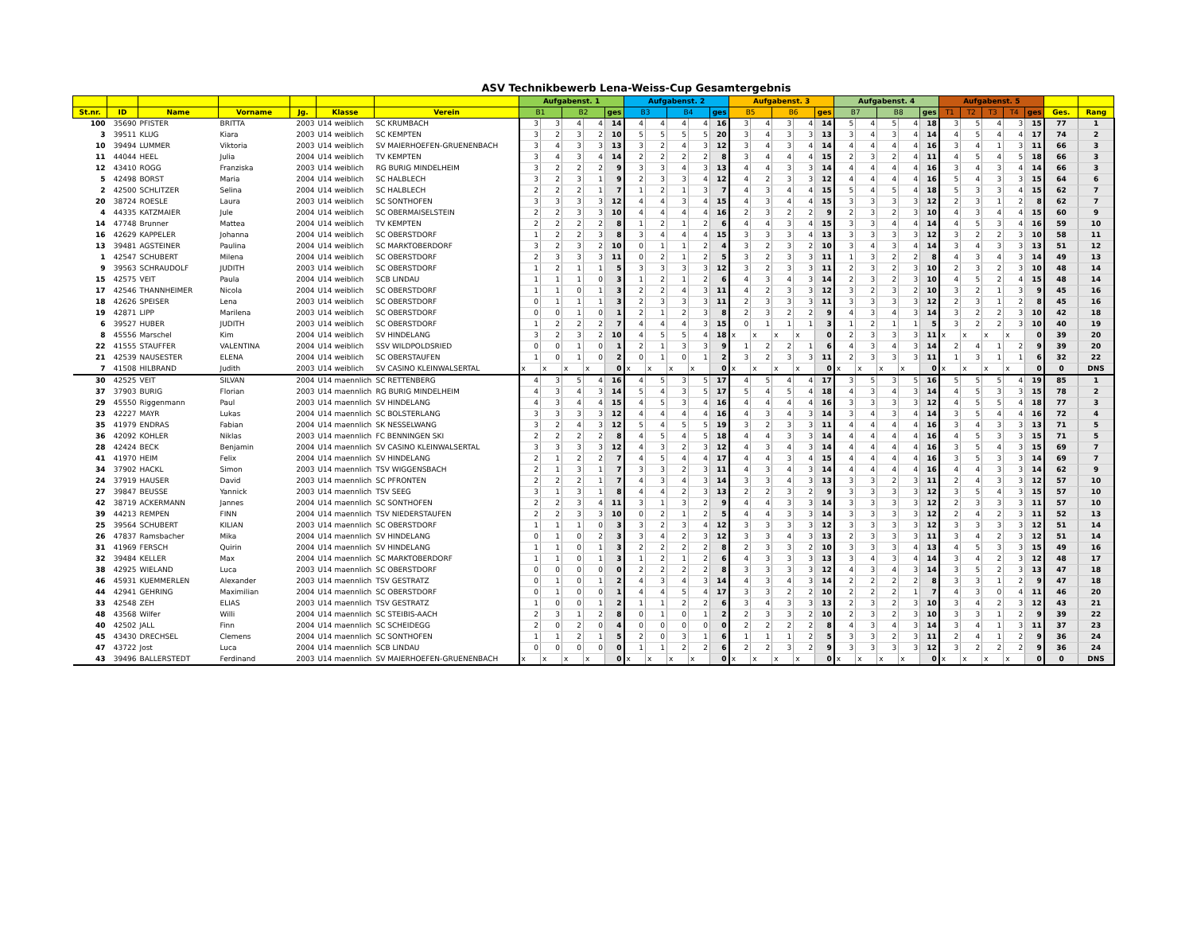ASV Technikbewerb Lena-Weiss-Cup Gesamtergebnis
| | | | | | | | Aufgabenst. 1 | | | | | Aufgabenst. 2 | | | | | Aufgabenst. 3 | | | | | Aufgabenst. 4 | | | | | Aufgabenst. 5 | | | | | | |
| --- | --- | --- | --- | --- | --- | --- | --- | --- | --- | --- | --- | --- | --- | --- | --- | --- | --- | --- | --- | --- | --- | --- | --- | --- | --- | --- | --- | --- | --- | --- | --- | --- | --- |
| St.nr. | ID | Name | Vorname | Jg. | Klasse | Verein | B1 | | B2 | | ges | B3 | | B4 | | ges | B5 | | B6 | | ges | B7 | | B8 | | ges | T1 | T2 | T3 | T4 | ges | Ges. | Rang |
| 100 | 35690 | PFISTER | BRITTA | 2003 | U14 weiblich | SC KRUMBACH | 3 | 3 | 4 | 4 | 14 | 4 | 4 | 4 | 4 | 16 | 3 | 4 | 3 | 4 | 14 | 5 | 4 | 5 | 4 | 18 | 3 | 5 | 4 | 3 | 15 | 77 | 1 |
| 3 | 39511 | KLUG | Kiara | 2003 | U14 weiblich | SC KEMPTEN | 3 | 2 | 3 | 2 | 10 | 5 | 5 | 5 | 5 | 20 | 3 | 4 | 3 | 3 | 13 | 3 | 4 | 3 | 4 | 14 | 4 | 5 | 4 | 4 | 17 | 74 | 2 |
| 10 | 39494 | LUMMER | Viktoria | 2003 | U14 weiblich | SV MAIERHOEFEN-GRUENENBACH | 3 | 4 | 3 | 3 | 13 | 3 | 2 | 4 | 3 | 12 | 3 | 4 | 3 | 4 | 14 | 4 | 4 | 4 | 4 | 16 | 3 | 4 | 1 | 3 | 11 | 66 | 3 |
| 11 | 44044 | HEEL | Julia | 2004 | U14 weiblich | TV KEMPTEN | 3 | 4 | 3 | 4 | 14 | 2 | 2 | 2 | 2 | 8 | 3 | 4 | 4 | 4 | 15 | 2 | 3 | 2 | 4 | 11 | 4 | 5 | 4 | 5 | 18 | 66 | 3 |
| 12 | 43410 | ROGG | Franziska | 2003 | U14 weiblich | RG BURIG MINDELHEIM | 3 | 2 | 2 | 2 | 9 | 3 | 3 | 4 | 3 | 13 | 4 | 4 | 3 | 3 | 14 | 4 | 4 | 4 | 4 | 16 | 3 | 4 | 3 | 4 | 14 | 66 | 3 |
| 5 | 42498 | BORST | Maria | 2004 | U14 weiblich | SC HALBLECH | 3 | 2 | 3 | 1 | 9 | 2 | 3 | 3 | 4 | 12 | 4 | 2 | 3 | 3 | 12 | 4 | 4 | 4 | 4 | 16 | 5 | 4 | 3 | 3 | 15 | 64 | 6 |
| 2 | 42500 | SCHLITZER | Selina | 2004 | U14 weiblich | SC HALBLECH | 2 | 2 | 2 | 1 | 7 | 1 | 2 | 1 | 3 | 7 | 4 | 3 | 4 | 4 | 15 | 5 | 4 | 5 | 4 | 18 | 5 | 3 | 3 | 4 | 15 | 62 | 7 |
| 20 | 38724 | ROESLE | Laura | 2003 | U14 weiblich | SC SONTHOFEN | 3 | 3 | 3 | 3 | 12 | 4 | 4 | 3 | 4 | 15 | 4 | 3 | 4 | 4 | 15 | 3 | 3 | 3 | 3 | 12 | 2 | 3 | 1 | 2 | 8 | 62 | 7 |
| 4 | 44335 | KATZMAIER | Jule | 2004 | U14 weiblich | SC OBERMAISELSTEIN | 2 | 2 | 3 | 3 | 10 | 4 | 4 | 4 | 4 | 16 | 2 | 3 | 2 | 2 | 9 | 2 | 3 | 2 | 3 | 10 | 4 | 3 | 4 | 4 | 15 | 60 | 9 |
| 14 | 47748 | Brunner | Mattea | 2004 | U14 weiblich | TV KEMPTEN | 2 | 2 | 2 | 2 | 8 | 1 | 2 | 1 | 2 | 6 | 4 | 4 | 3 | 4 | 15 | 3 | 3 | 4 | 4 | 14 | 4 | 5 | 3 | 4 | 16 | 59 | 10 |
| 16 | 42629 | KAPPELER | Johanna | 2004 | U14 weiblich | SC OBERSTDORF | 1 | 2 | 2 | 3 | 8 | 3 | 4 | 4 | 4 | 15 | 3 | 3 | 3 | 4 | 13 | 3 | 3 | 3 | 3 | 12 | 3 | 2 | 2 | 3 | 10 | 58 | 11 |
| 13 | 39481 | AGSTEINER | Paulina | 2004 | U14 weiblich | SC MARKTOBERDORF | 3 | 2 | 3 | 2 | 10 | 0 | 1 | 1 | 2 | 4 | 3 | 2 | 3 | 2 | 10 | 3 | 4 | 3 | 4 | 14 | 3 | 4 | 3 | 3 | 13 | 51 | 12 |
| 1 | 42547 | SCHUBERT | Milena | 2004 | U14 weiblich | SC OBERSTDORF | 2 | 3 | 3 | 3 | 11 | 0 | 2 | 1 | 2 | 5 | 3 | 2 | 3 | 3 | 11 | 1 | 3 | 2 | 2 | 8 | 4 | 3 | 4 | 3 | 14 | 49 | 13 |
| 9 | 39563 | SCHRAUDOLF | JUDITH | 2003 | U14 weiblich | SC OBERSTDORF | 1 | 2 | 1 | 1 | 5 | 3 | 3 | 3 | 3 | 12 | 3 | 2 | 3 | 3 | 11 | 2 | 3 | 2 | 3 | 10 | 2 | 3 | 2 | 3 | 10 | 48 | 14 |
| 15 | 42575 | VEIT | Paula | 2004 | U14 weiblich | SCB LINDAU | 1 | 1 | 1 | 0 | 3 | 1 | 2 | 1 | 2 | 6 | 4 | 3 | 4 | 3 | 14 | 2 | 3 | 2 | 3 | 10 | 4 | 5 | 2 | 4 | 15 | 48 | 14 |
| 17 | 42546 | THANNHEIMER | Nicola | 2004 | U14 weiblich | SC OBERSTDORF | 1 | 1 | 0 | 1 | 3 | 2 | 2 | 4 | 3 | 11 | 4 | 2 | 3 | 3 | 12 | 3 | 2 | 3 | 2 | 10 | 3 | 2 | 1 | 3 | 9 | 45 | 16 |
| 18 | 42626 | SPEISER | Lena | 2003 | U14 weiblich | SC OBERSTDORF | 0 | 1 | 1 | 1 | 3 | 2 | 3 | 3 | 3 | 11 | 2 | 3 | 3 | 3 | 11 | 3 | 3 | 3 | 3 | 12 | 2 | 3 | 1 | 2 | 8 | 45 | 16 |
| 19 | 42871 | LIPP | Marilena | 2003 | U14 weiblich | SC OBERSTDORF | 0 | 0 | 1 | 0 | 1 | 2 | 1 | 2 | 3 | 8 | 2 | 3 | 2 | 2 | 9 | 4 | 3 | 4 | 3 | 14 | 3 | 2 | 2 | 3 | 10 | 42 | 18 |
| 6 | 39527 | HUBER | JUDITH | 2003 | U14 weiblich | SC OBERSTDORF | 1 | 2 | 2 | 2 | 7 | 4 | 4 | 4 | 3 | 15 | 0 | 1 | 1 | 1 | 3 | 1 | 2 | 1 | 1 | 5 | 3 | 2 | 2 | 3 | 10 | 40 | 19 |
| 8 | 45556 | Marschel | Kim | 2004 | U14 weiblich | SV HINDELANG | 3 | 2 | 3 | 2 | 10 | 4 | 5 | 5 | 4 | 18 | x | x | x | x | 0 | 2 | 3 | 3 | 3 | 11 | x | x | x | x | 0 | 39 | 20 |
| 22 | 41555 | STAUFFER | VALENTINA | 2004 | U14 weiblich | SSV WILDPOLDSRIED | 0 | 0 | 1 | 0 | 1 | 2 | 1 | 3 | 3 | 9 | 1 | 2 | 2 | 1 | 6 | 4 | 3 | 4 | 3 | 14 | 2 | 4 | 1 | 2 | 9 | 39 | 20 |
| 21 | 42539 | NAUSESTER | ELENA | 2004 | U14 weiblich | SC OBERSTAUFEN | 1 | 0 | 1 | 0 | 2 | 0 | 1 | 0 | 1 | 2 | 3 | 2 | 3 | 3 | 11 | 2 | 3 | 3 | 3 | 11 | 1 | 3 | 1 | 1 | 6 | 32 | 22 |
| 7 | 41508 | HILBRAND | Judith | 2003 | U14 weiblich | SV CASINO KLEINWALSERTAL | x | x | x | x | 0 | x | x | x | x | 0 | x | x | x | x | 0 | x | x | x | x | 0 | x | x | x | x | 0 | 0 | DNS |
| 30 | 42525 | VEIT | SILVAN | 2004 | U14 maennlich | SC RETTENBERG | 4 | 3 | 5 | 4 | 16 | 4 | 5 | 3 | 5 | 17 | 4 | 5 | 4 | 4 | 17 | 3 | 5 | 3 | 5 | 16 | 5 | 5 | 5 | 4 | 19 | 85 | 1 |
| 37 | 37903 | BURIG | Florian | 2003 | U14 maennlich | RG BURIG MINDELHEIM | 4 | 3 | 4 | 3 | 14 | 5 | 4 | 3 | 5 | 17 | 5 | 4 | 5 | 4 | 18 | 4 | 3 | 4 | 3 | 14 | 4 | 5 | 3 | 3 | 15 | 78 | 2 |
| 29 | 45550 | Riggenmann | Paul | 2003 | U14 maennlich | SV HINDELANG | 4 | 3 | 4 | 4 | 15 | 4 | 5 | 3 | 4 | 16 | 4 | 4 | 4 | 4 | 16 | 3 | 3 | 3 | 3 | 12 | 4 | 5 | 5 | 4 | 18 | 77 | 3 |
| 23 | 42227 | MAYR | Lukas | 2004 | U14 maennlich | SC BOLSTERLANG | 3 | 3 | 3 | 3 | 12 | 4 | 4 | 4 | 4 | 16 | 4 | 3 | 4 | 3 | 14 | 3 | 4 | 3 | 4 | 14 | 3 | 5 | 4 | 4 | 16 | 72 | 4 |
| 35 | 41979 | ENDRAS | Fabian | 2004 | U14 maennlich | SK NESSELWANG | 3 | 2 | 4 | 3 | 12 | 5 | 4 | 5 | 5 | 19 | 3 | 2 | 3 | 3 | 11 | 4 | 4 | 4 | 4 | 16 | 3 | 4 | 3 | 3 | 13 | 71 | 5 |
| 36 | 42092 | KOHLER | Niklas | 2003 | U14 maennlich | FC BENNINGEN SKI | 2 | 2 | 2 | 2 | 8 | 4 | 5 | 4 | 5 | 18 | 4 | 4 | 3 | 3 | 14 | 4 | 4 | 4 | 4 | 16 | 4 | 5 | 3 | 3 | 15 | 71 | 5 |
| 28 | 42424 | BECK | Benjamin | 2004 | U14 maennlich | SV CASINO KLEINWALSERTAL | 3 | 3 | 3 | 3 | 12 | 4 | 3 | 2 | 3 | 12 | 4 | 3 | 4 | 3 | 14 | 4 | 4 | 4 | 4 | 16 | 3 | 5 | 4 | 3 | 15 | 69 | 7 |
| 41 | 41970 | HEIM | Felix | 2004 | U14 maennlich | SV HINDELANG | 2 | 1 | 2 | 2 | 7 | 4 | 5 | 4 | 4 | 17 | 4 | 4 | 3 | 4 | 15 | 4 | 4 | 4 | 4 | 16 | 3 | 5 | 3 | 3 | 14 | 69 | 7 |
| 34 | 37902 | HACKL | Simon | 2003 | U14 maennlich | TSV WIGGENSBACH | 2 | 1 | 3 | 1 | 7 | 3 | 3 | 2 | 3 | 11 | 4 | 3 | 4 | 3 | 14 | 4 | 4 | 4 | 4 | 16 | 4 | 4 | 3 | 3 | 14 | 62 | 9 |
| 24 | 37919 | HAUSER | David | 2003 | U14 maennlich | SC PFRONTEN | 2 | 2 | 2 | 1 | 7 | 4 | 3 | 4 | 3 | 14 | 3 | 3 | 4 | 3 | 13 | 3 | 3 | 2 | 3 | 11 | 2 | 4 | 3 | 3 | 12 | 57 | 10 |
| 27 | 39847 | BEUSSE | Yannick | 2003 | U14 maennlich | TSV SEEG | 3 | 1 | 3 | 1 | 8 | 4 | 4 | 2 | 3 | 13 | 2 | 2 | 3 | 2 | 9 | 3 | 3 | 3 | 3 | 12 | 3 | 5 | 4 | 3 | 15 | 57 | 10 |
| 42 | 38719 | ACKERMANN | Jannes | 2004 | U14 maennlich | SC SONTHOFEN | 2 | 2 | 3 | 4 | 11 | 3 | 1 | 3 | 2 | 9 | 4 | 4 | 3 | 3 | 14 | 3 | 3 | 3 | 3 | 12 | 2 | 3 | 3 | 3 | 11 | 57 | 10 |
| 39 | 44213 | REMPEN | FINN | 2004 | U14 maennlich | TSV NIEDERSTAUFEN | 2 | 2 | 3 | 3 | 10 | 0 | 2 | 1 | 2 | 5 | 4 | 4 | 3 | 3 | 14 | 3 | 3 | 3 | 3 | 12 | 2 | 4 | 2 | 3 | 11 | 52 | 13 |
| 25 | 39564 | SCHUBERT | KILIAN | 2003 | U14 maennlich | SC OBERSTDORF | 1 | 1 | 1 | 0 | 3 | 3 | 2 | 3 | 4 | 12 | 3 | 3 | 3 | 3 | 12 | 3 | 3 | 3 | 3 | 12 | 3 | 3 | 3 | 3 | 12 | 51 | 14 |
| 26 | 47837 | Ramsbacher | Mika | 2004 | U14 maennlich | SV HINDELANG | 0 | 1 | 0 | 2 | 3 | 3 | 4 | 2 | 3 | 12 | 3 | 3 | 4 | 3 | 13 | 2 | 3 | 3 | 3 | 11 | 3 | 4 | 2 | 3 | 12 | 51 | 14 |
| 31 | 41969 | FERSCH | Quirin | 2004 | U14 maennlich | SV HINDELANG | 1 | 1 | 0 | 1 | 3 | 2 | 2 | 2 | 2 | 8 | 2 | 3 | 3 | 2 | 10 | 3 | 3 | 3 | 4 | 13 | 4 | 5 | 3 | 3 | 15 | 49 | 16 |
| 32 | 39484 | KELLER | Max | 2004 | U14 maennlich | SC MARKTOBERDORF | 1 | 1 | 0 | 1 | 3 | 1 | 2 | 1 | 2 | 6 | 4 | 3 | 3 | 3 | 13 | 3 | 4 | 3 | 4 | 14 | 3 | 4 | 2 | 3 | 12 | 48 | 17 |
| 38 | 42925 | WIELAND | Luca | 2003 | U14 maennlich | SC OBERSTDORF | 0 | 0 | 0 | 0 | 0 | 2 | 2 | 2 | 2 | 8 | 3 | 3 | 3 | 3 | 12 | 4 | 3 | 4 | 3 | 14 | 3 | 5 | 2 | 3 | 13 | 47 | 18 |
| 46 | 45931 | KUEMMERLEN | Alexander | 2003 | U14 maennlich | TSV GESTRATZ | 0 | 1 | 0 | 1 | 2 | 4 | 3 | 4 | 3 | 14 | 4 | 3 | 4 | 3 | 14 | 2 | 2 | 2 | 2 | 8 | 3 | 3 | 1 | 2 | 9 | 47 | 18 |
| 44 | 42941 | GEHRING | Maximilian | 2004 | U14 maennlich | SC OBERSTDORF | 0 | 1 | 0 | 0 | 1 | 4 | 4 | 5 | 4 | 17 | 3 | 3 | 2 | 2 | 10 | 2 | 2 | 2 | 1 | 7 | 4 | 3 | 0 | 4 | 11 | 46 | 20 |
| 33 | 42548 | ZEH | ELIAS | 2003 | U14 maennlich | TSV GESTRATZ | 1 | 0 | 0 | 1 | 2 | 1 | 1 | 2 | 2 | 6 | 3 | 4 | 3 | 3 | 13 | 2 | 3 | 2 | 3 | 10 | 3 | 4 | 2 | 3 | 12 | 43 | 21 |
| 48 | 43568 | Wilfer | Willi | 2004 | U14 maennlich | SC STEIBIS-AACH | 2 | 3 | 1 | 2 | 8 | 0 | 1 | 0 | 1 | 2 | 2 | 3 | 3 | 2 | 10 | 2 | 3 | 2 | 3 | 10 | 3 | 3 | 1 | 2 | 9 | 39 | 22 |
| 40 | 42502 | JALL | Finn | 2004 | U14 maennlich | SC SCHEIDEGG | 2 | 0 | 2 | 0 | 4 | 0 | 0 | 0 | 0 | 0 | 2 | 2 | 2 | 2 | 8 | 4 | 3 | 4 | 3 | 14 | 3 | 4 | 1 | 3 | 11 | 37 | 23 |
| 45 | 43430 | DRECHSEL | Clemens | 2004 | U14 maennlich | SC SONTHOFEN | 1 | 1 | 2 | 1 | 5 | 2 | 0 | 3 | 1 | 6 | 1 | 1 | 1 | 2 | 5 | 3 | 3 | 2 | 3 | 11 | 2 | 4 | 1 | 2 | 9 | 36 | 24 |
| 47 | 43722 | Jost | Luca | 2004 | U14 maennlich | SCB LINDAU | 0 | 0 | 0 | 0 | 0 | 1 | 1 | 2 | 2 | 6 | 2 | 2 | 3 | 2 | 9 | 3 | 3 | 3 | 3 | 12 | 3 | 2 | 2 | 2 | 9 | 36 | 24 |
| 43 | 39496 | BALLERSTEDT | Ferdinand | 2003 | U14 maennlich | SV MAIERHOEFEN-GRUENENBACH | x | x | x | x | 0 | x | x | x | x | 0 | x | x | x | x | 0 | x | x | x | x | 0 | x | x | x | x | 0 | 0 | DNS |